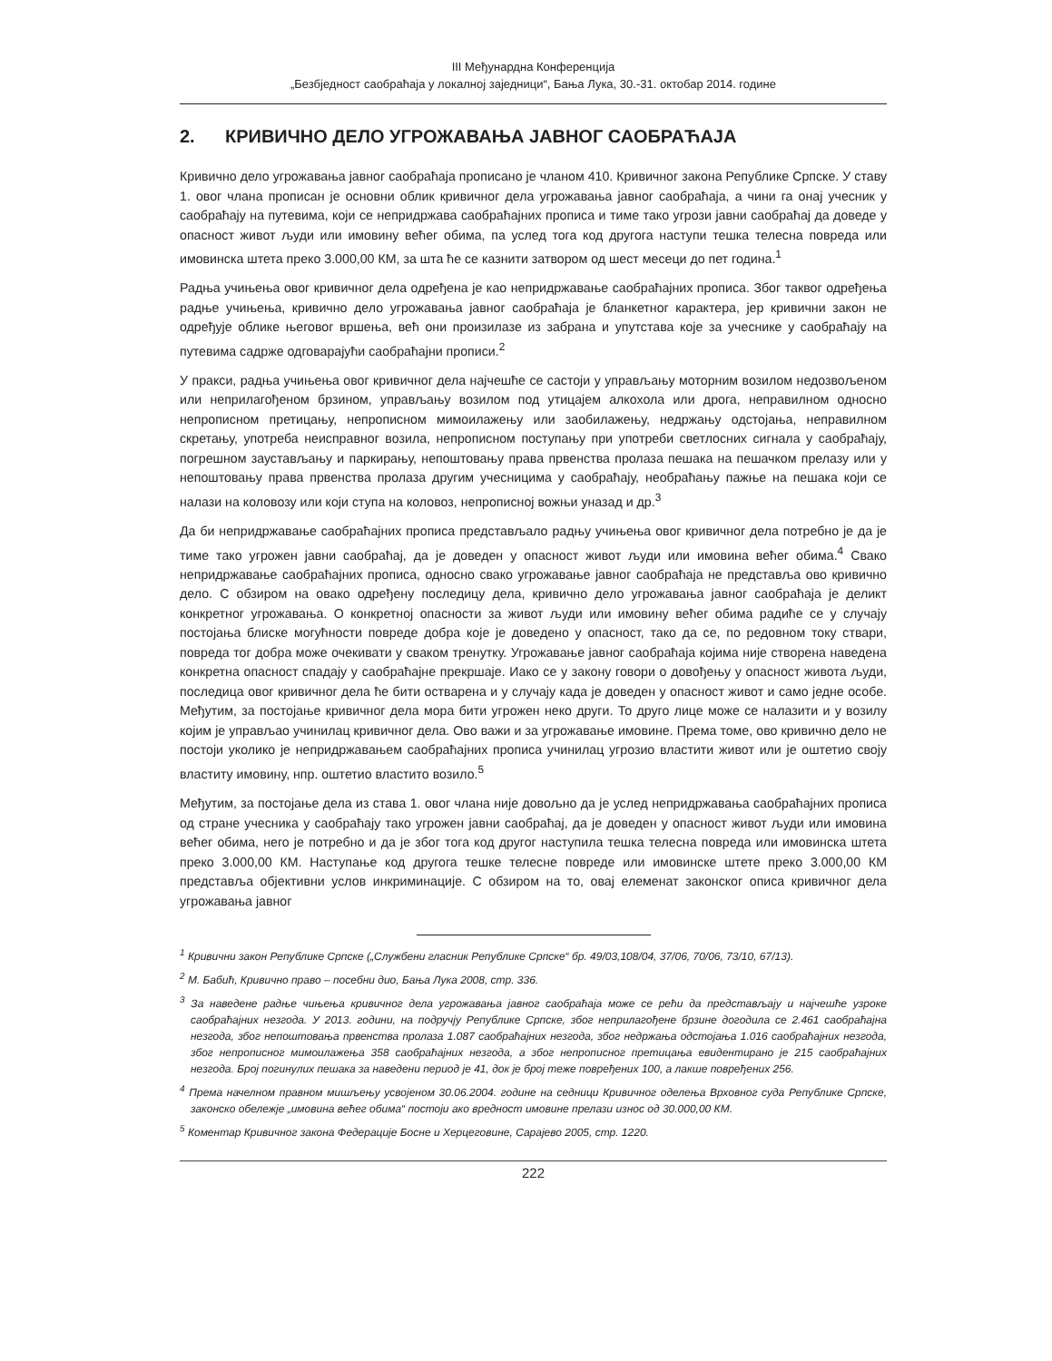III Међунардна Конференција
„Безбједност саобраћаја у локалној заједници“, Бања Лука, 30.-31. октобар 2014. године
2. КРИВИЧНО ДЕЛО УГРОЖАВАЊА ЈАВНОГ САОБРАЋАЈА
Кривично дело угрожавања јавног саобраћаја прописано је чланом 410. Кривичног закона Републике Српске. У ставу 1. овог члана прописан је основни облик кривичног дела угрожавања јавног саобраћаја, а чини га онај учесник у саобраћају на путевима, који се непридржава саобраћајних прописа и тиме тако угрози јавни саобраћај да доведе у опасност живот људи или имовину већег обима, па услед тога код другога наступи тешка телесна повреда или имовинска штета преко 3.000,00 КМ, за шта ће се казнити затвором од шест месеци до пет година.<sup>1</sup>
Радња учињења овог кривичног дела одређена је као непридржавање саобраћајних прописа. Због таквог одређења радње учињења, кривично дело угрожавања јавног саобраћаја је бланкетног карактера, јер кривични закон не одређује облике његовог вршења, већ они произилазе из забрана и упутстава које за учеснике у саобраћају на путевима садрже одговарајући саобраћајни прописи.<sup>2</sup>
У пракси, радња учињења овог кривичног дела најчешће се састоји у управљању моторним возилом недозвољеном или неприлагођеном брзином, управљању возилом под утицајем алкохола или дрога, неправилном односно непрописном претицању, непрописном мимоилажењу или заобилажењу, недржању одстојања, неправилном скретању, употреба неисправног возила, непрописном поступању при употреби светлосних сигнала у саобраћају, погрешном заустављању и паркирању, непоштовању права првенства пролаза пешака на пешачком прелазу или у непоштовању права првенства пролаза другим учесницима у саобраћају, необраћању пажње на пешака који се налази на коловозу или који ступа на коловоз, непрописној вожњи уназад и др.<sup>3</sup>
Да би непридржавање саобраћајних прописа представљало радњу учињења овог кривичног дела потребно је да је тиме тако угрожен јавни саобраћај, да је доведен у опасност живот људи или имовина већег обима.<sup>4</sup> Свако непридржавање саобраћајних прописа, односно свако угрожавање јавног саобраћаја не представља ово кривично дело. С обзиром на овако одређену последицу дела, кривично дело угрожавања јавног саобраћаја је деликт конкретног угрожавања. О конкретној опасности за живот људи или имовину већег обима радиће се у случају постојања блиске могућности повреде добра које је доведено у опасност, тако да се, по редовном току ствари, повреда тог добра може очекивати у сваком тренутку. Угрожавање јавног саобраћаја којима није створена наведена конкретна опасност спадају у саобраћајне прекршаје. Иако се у закону говори о довођењу у опасност живота људи, последица овог кривичног дела ће бити остварена и у случају када је доведен у опасност живот и само једне особе. Међутим, за постојање кривичног дела мора бити угрожен неко други. То друго лице може се налазити и у возилу којим је управљао учинилац кривичног дела. Ово важи и за угрожавање имовине. Према томе, ово кривично дело не постоји уколико је непридржавањем саобраћајних прописа учинилац угрозио властити живот или је оштетио своју властиту имовину, нпр. оштетио властито возило.<sup>5</sup>
Међутим, за постојање дела из става 1. овог члана није довољно да је услед непридржавања саобраћајних прописа од стране учесника у саобраћају тако угрожен јавни саобраћај, да је доведен у опасност живот људи или имовина већег обима, него је потребно и да је због тога код другог наступила тешка телесна повреда или имовинска штета преко 3.000,00 КМ. Наступање код другога тешке телесне повреде или имовинске штете преко 3.000,00 КМ представља објективни услов инкриминације. С обзиром на то, овај елеменат законског описа кривичног дела угрожавања јавног
<sup>1</sup> Кривични закон Републике Српске („Службени гласник Републике Српске“ бр. 49/03,108/04, 37/06, 70/06, 73/10, 67/13).
<sup>2</sup> М. Бабић, Кривично право – посебни дио, Бања Лука 2008, стр. 336.
<sup>3</sup> За наведене радње чињења кривичног дела угрожавања јавног саобраћаја може се рећи да представљају и најчешће узроке саобраћајних незгода. У 2013. години, на подручју Републике Српске, због неприлагођене брзине догодила се 2.461 саобраћајна незгода, због непоштовања првенства пролаза 1.087 саобраћајних незгода, због недржања одстојања 1.016 саобраћајних незгода, због непрописног мимоилажења 358 саобраћајних незгода, а због непрописног претицања евидентирано је 215 саобраћајних незгода. Број погинулих пешака за наведени период је 41, док је број теже повређених 100, а лакше повређених 256.
<sup>4</sup> Према начелном правном мишљењу усвојеном 30.06.2004. године на седници Кривичног оделења Врховног суда Републике Српске, законско обележје „имовина већег обима“ постоји ако вредност имовине прелази износ од 30.000,00 КМ.
<sup>5</sup> Коментар Кривичног закона Федерације Босне и Херцеговине, Сарајево 2005, стр. 1220.
222